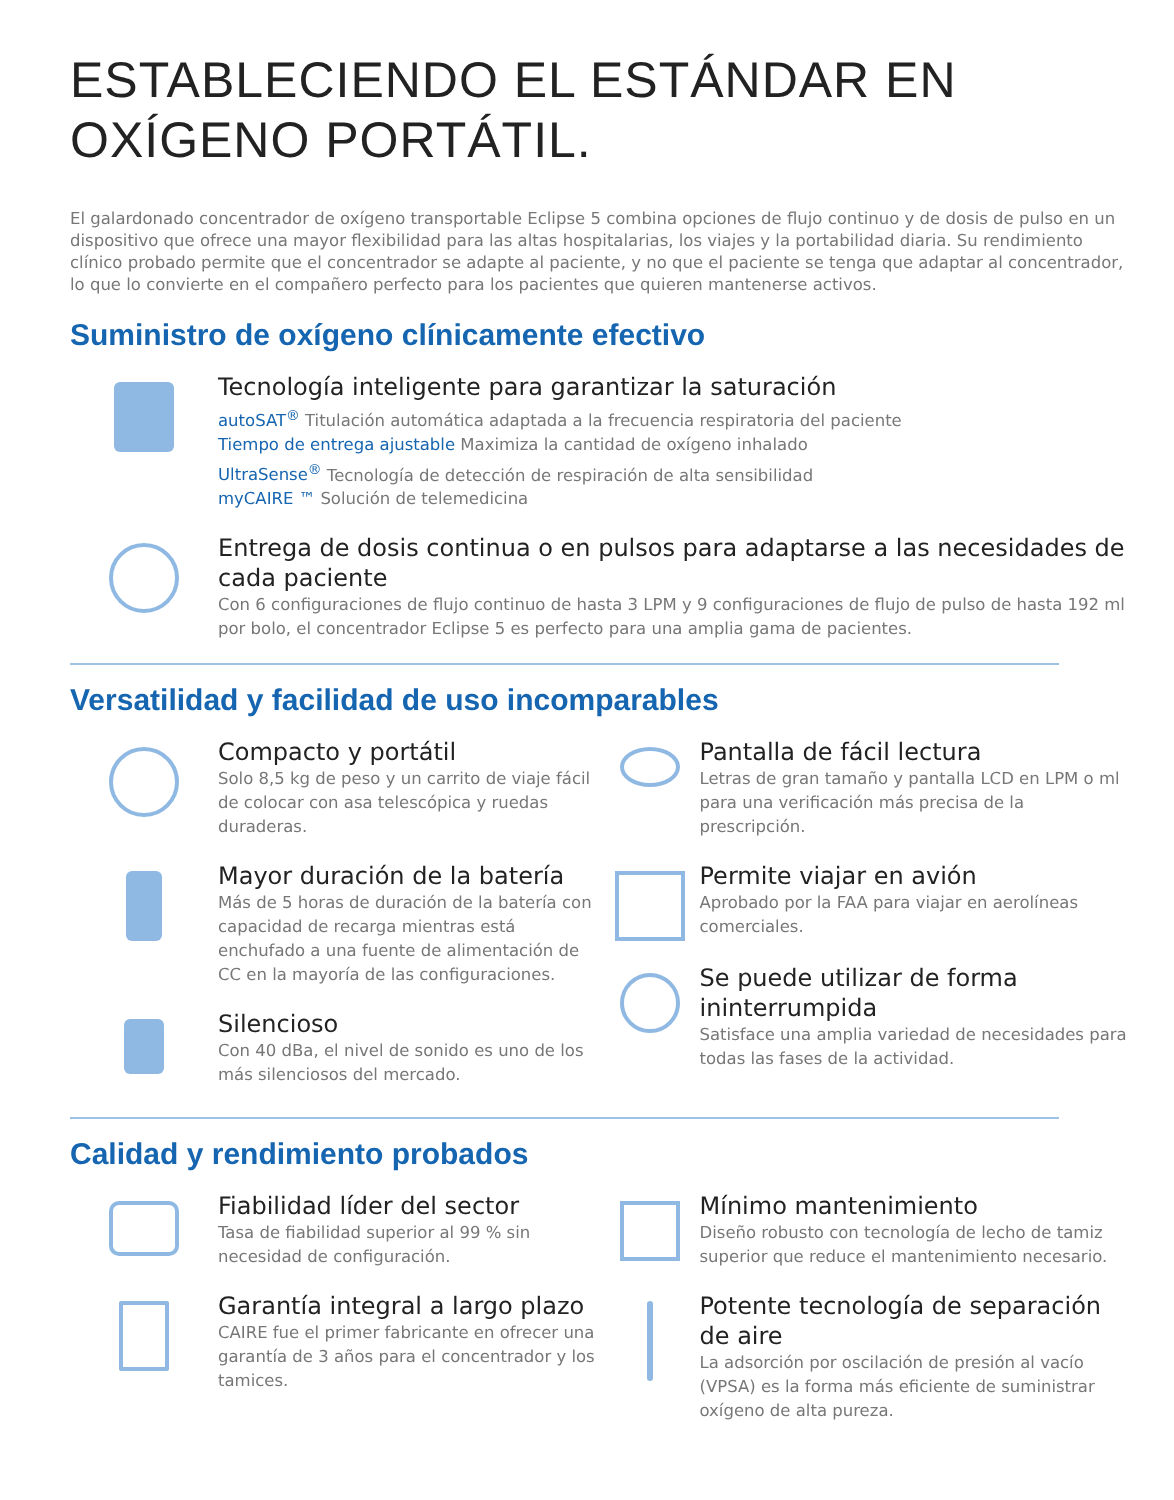ESTABLECIENDO EL ESTÁNDAR EN OXÍGENO PORTÁTIL.
El galardonado concentrador de oxígeno transportable Eclipse 5 combina opciones de flujo continuo y de dosis de pulso en un dispositivo que ofrece una mayor flexibilidad para las altas hospitalarias, los viajes y la portabilidad diaria. Su rendimiento clínico probado permite que el concentrador se adapte al paciente, y no que el paciente se tenga que adaptar al concentrador, lo que lo convierte en el compañero perfecto para los pacientes que quieren mantenerse activos.
Suministro de oxígeno clínicamente efectivo
Tecnología inteligente para garantizar la saturación
autoSAT<sup>®</sup> Titulación automática adaptada a la frecuencia respiratoria del paciente
Tiempo de entrega ajustable Maximiza la cantidad de oxígeno inhalado
UltraSense<sup>®</sup> Tecnología de detección de respiración de alta sensibilidad
myCAIRE ™ Solución de telemedicina
Entrega de dosis continua o en pulsos para adaptarse a las necesidades de cada paciente
Con 6 configuraciones de flujo continuo de hasta 3 LPM y 9 configuraciones de flujo de pulso de hasta 192 ml por bolo, el concentrador Eclipse 5 es perfecto para una amplia gama de pacientes.
Versatilidad y facilidad de uso incomparables
Compacto y portátil
Solo 8,5 kg de peso y un carrito de viaje fácil de colocar con asa telescópica y ruedas duraderas.
Mayor duración de la batería
Más de 5 horas de duración de la batería con capacidad de recarga mientras está enchufado a una fuente de alimentación de CC en la mayoría de las configuraciones.
Silencioso
Con 40 dBa, el nivel de sonido es uno de los más silenciosos del mercado.
Pantalla de fácil lectura
Letras de gran tamaño y pantalla LCD en LPM o ml para una verificación más precisa de la prescripción.
Permite viajar en avión
Aprobado por la FAA para viajar en aerolíneas comerciales.
Se puede utilizar de forma ininterrumpida
Satisface una amplia variedad de necesidades para todas las fases de la actividad.
Calidad y rendimiento probados
Fiabilidad líder del sector
Tasa de fiabilidad superior al 99 % sin necesidad de configuración.
Garantía integral a largo plazo
CAIRE fue el primer fabricante en ofrecer una garantía de 3 años para el concentrador y los tamices.
Mínimo mantenimiento
Diseño robusto con tecnología de lecho de tamiz superior que reduce el mantenimiento necesario.
Potente tecnología de separación de aire
La adsorción por oscilación de presión al vacío (VPSA) es la forma más eficiente de suministrar oxígeno de alta pureza.